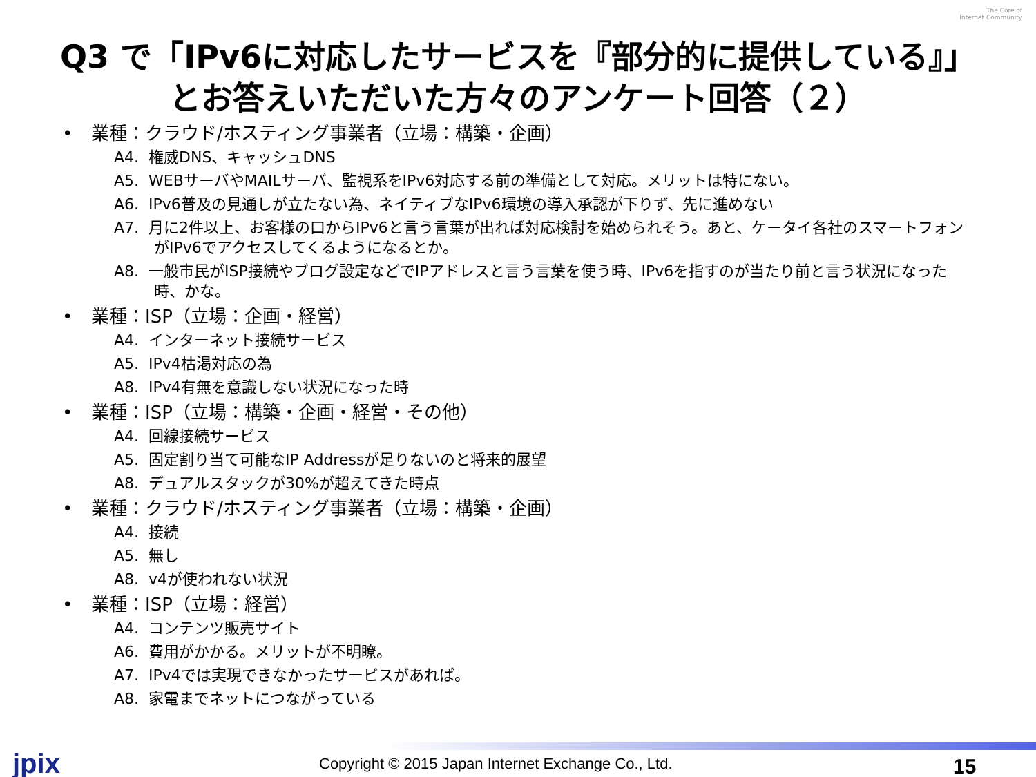The Core of
Internet Community
Q3 で「IPv6に対応したサービスを『部分的に提供している』」
とお答えいただいた方々のアンケート回答（２）
業種：クラウド/ホスティング事業者（立場：構築・企画）
A4. 権威DNS、キャッシュDNS
A5. WEBサーバやMAILサーバ、監視系をIPv6対応する前の準備として対応。メリットは特にない。
A6. IPv6普及の見通しが立たない為、ネイティブなIPv6環境の導入承認が下りず、先に進めない
A7. 月に2件以上、お客様の口からIPv6と言う言葉が出れば対応検討を始められそう。あと、ケータイ各社のスマートフォンがIPv6でアクセスしてくるようになるとか。
A8. 一般市民がISP接続やブログ設定などでIPアドレスと言う言葉を使う時、IPv6を指すのが当たり前と言う状況になった時、かな。
業種：ISP（立場：企画・経営）
A4. インターネット接続サービス
A5. IPv4枯渇対応の為
A8. IPv4有無を意識しない状況になった時
業種：ISP（立場：構築・企画・経営・その他）
A4. 回線接続サービス
A5. 固定割り当て可能なIP Addressが足りないのと将来的展望
A8. デュアルスタックが30%が超えてきた時点
業種：クラウド/ホスティング事業者（立場：構築・企画）
A4. 接続
A5. 無し
A8. v4が使われない状況
業種：ISP（立場：経営）
A4. コンテンツ販売サイト
A6. 費用がかかる。メリットが不明瞭。
A7. IPv4では実現できなかったサービスがあれば。
A8. 家電までネットにつながっている
jpix Copyright © 2015 Japan Internet Exchange Co., Ltd. 15